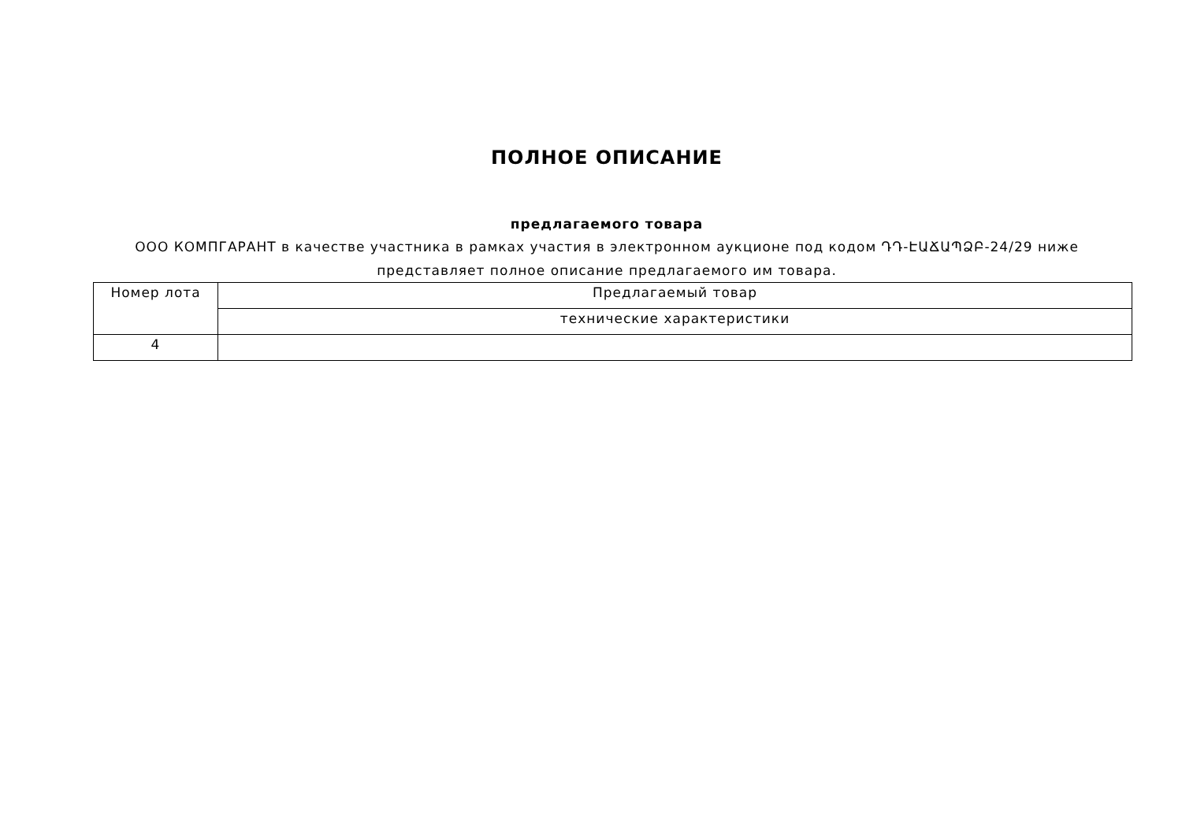ПОЛНОЕ ОПИСАНИЕ
предлагаемого товара
ООО КОМПГАРАНТ в качестве участника в рамках участия в электронном аукционе под кодом ԴԴ-ԷԱՃԱՊՁԲ-24/29 ниже
представляет полное описание предлагаемого им товара.
| Номер лота | Предлагаемый товар |
| | технические характеристики |
| 4 | |